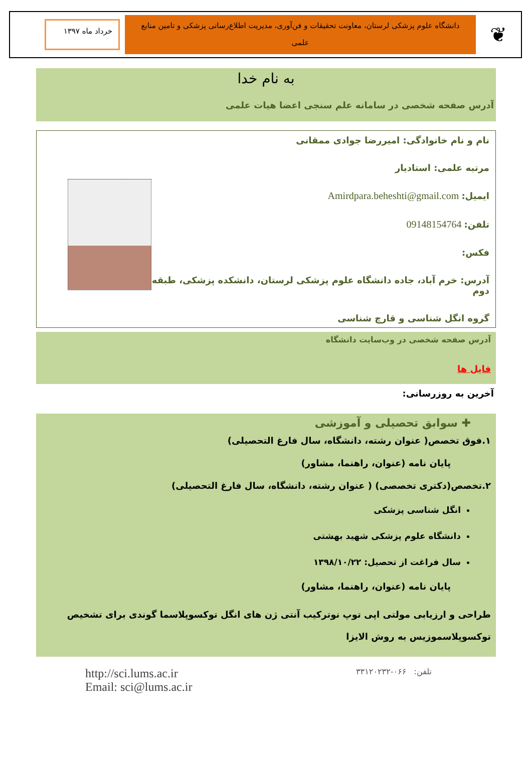❦
دانشگاه علوم پزشکی لرستان، معاونت تحقیقات و فن‌آوری، مدیریت اطلاع‌رسانی پزشکی و تامین منابع
علمی
خرداد ماه ۱۳۹۷
به نام خدا
آدرس صفحه شخصی در سامانه علم سنجی اعضا هیات علمی
نام و نام خانوادگی: امیررضا جوادی ممقانی
مرتبه علمی: استادیار
ایمیل: Amirdpara.beheshti@gmail.com
تلفن: 09148154764
فکس:
آدرس: خرم آباد، جاده دانشگاه علوم پزشکی لرستان، دانشکده پزشکی، طبقه دوم
گروه انگل شناسی و قارچ شناسی
آدرس صفحه شخصی در وب‌سایت دانشگاه
فایل ها
آخرین به روزرسانی:
✚ سوابق تحصیلی و آموزشی
۱.فوق تخصص( عنوان رشته، دانشگاه، سال فارغ التحصیلی)
پایان نامه (عنوان، راهنما، مشاور)
۲.تخصص(دکتری تخصصی) ( عنوان رشته، دانشگاه، سال فارغ التحصیلی)
انگل شناسی پزشکی
دانشگاه علوم پزشکی شهید بهشتی
سال فراغت از تحصیل: ۱۳۹۸/۱۰/۲۲
پایان نامه (عنوان، راهنما، مشاور)
طراحی و ارزیابی مولتی اپی توپ نوترکیب آنتی ژن های انگل توکسوپلاسما گوندی برای تشخیص توکسوپلاسموزیس به روش الایزا
تلفن: ۰۶۶-۳۳۱۲۰۲۳۲
http://sci.lums.ac.ir
Email: sci@lums.ac.ir